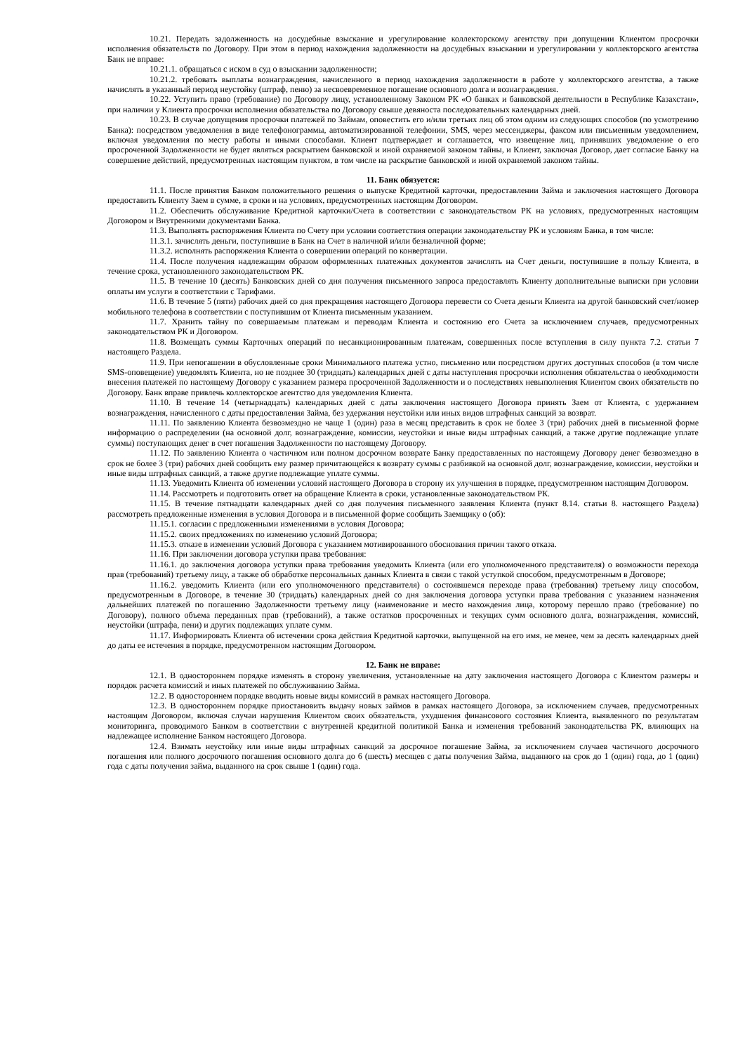10.21. Передать задолженность на досудебные взыскание и урегулирование коллекторскому агентству при допущении Клиентом просрочки исполнения обязательств по Договору. При этом в период нахождения задолженности на досудебных взыскании и урегулировании у коллекторского агентства Банк не вправе:
10.21.1. обращаться с иском в суд о взыскании задолженности;
10.21.2. требовать выплаты вознаграждения, начисленного в период нахождения задолженности в работе у коллекторского агентства, а также начислять в указанный период неустойку (штраф, пеню) за несвоевременное погашение основного долга и вознаграждения.
10.22. Уступить право (требование) по Договору лицу, установленному Законом РК «О банках и банковской деятельности в Республике Казахстан», при наличии у Клиента просрочки исполнения обязательства по Договору свыше девяноста последовательных календарных дней.
10.23. В случае допущения просрочки платежей по Займам, оповестить его и/или третьих лиц об этом одним из следующих способов (по усмотрению Банка): посредством уведомления в виде телефонограммы, автоматизированной телефонии, SMS, через мессенджеры, факсом или письменным уведомлением, включая уведомления по месту работы и иными способами. Клиент подтверждает и соглашается, что извещение лиц, принявших уведомление о его просроченной Задолженности не будет являться раскрытием банковской и иной охраняемой законом тайны, и Клиент, заключая Договор, дает согласие Банку на совершение действий, предусмотренных настоящим пунктом, в том числе на раскрытие банковской и иной охраняемой законом тайны.
11. Банк обязуется:
11.1. После принятия Банком положительного решения о выпуске Кредитной карточки, предоставлении Займа и заключения настоящего Договора предоставить Клиенту Заем в сумме, в сроки и на условиях, предусмотренных настоящим Договором.
11.2. Обеспечить обслуживание Кредитной карточки/Счета в соответствии с законодательством РК на условиях, предусмотренных настоящим Договором и Внутренними документами Банка.
11.3. Выполнять распоряжения Клиента по Счету при условии соответствия операции законодательству РК и условиям Банка, в том числе:
11.3.1. зачислять деньги, поступившие в Банк на Счет в наличной и/или безналичной форме;
11.3.2. исполнять распоряжения Клиента о совершении операций по конвертации.
11.4. После получения надлежащим образом оформленных платежных документов зачислять на Счет деньги, поступившие в пользу Клиента, в течение срока, установленного законодательством РК.
11.5. В течение 10 (десять) Банковских дней со дня получения письменного запроса предоставлять Клиенту дополнительные выписки при условии оплаты им услуги в соответствии с Тарифами.
11.6. В течение 5 (пяти) рабочих дней со дня прекращения настоящего Договора перевести со Счета деньги Клиента на другой банковский счет/номер мобильного телефона в соответствии с поступившим от Клиента письменным указанием.
11.7. Хранить тайну по совершаемым платежам и переводам Клиента и состоянию его Счета за исключением случаев, предусмотренных законодательством РК и Договором.
11.8. Возмещать суммы Карточных операций по несанкционированным платежам, совершенных после вступления в силу пункта 7.2. статьи 7 настоящего Раздела.
11.9. При непогашении в обусловленные сроки Минимального платежа устно, письменно или посредством других доступных способов (в том числе SMS-оповещение) уведомлять Клиента, но не позднее 30 (тридцать) календарных дней с даты наступления просрочки исполнения обязательства о необходимости внесения платежей по настоящему Договору с указанием размера просроченной Задолженности и о последствиях невыполнения Клиентом своих обязательств по Договору. Банк вправе привлечь коллекторское агентство для уведомления Клиента.
11.10. В течение 14 (четырнадцать) календарных дней с даты заключения настоящего Договора принять Заем от Клиента, с удержанием вознаграждения, начисленного с даты предоставления Займа, без удержания неустойки или иных видов штрафных санкций за возврат.
11.11. По заявлению Клиента безвозмездно не чаще 1 (один) раза в месяц представить в срок не более 3 (три) рабочих дней в письменной форме информацию о распределении (на основной долг, вознаграждение, комиссии, неустойки и иные виды штрафных санкций, а также другие подлежащие уплате суммы) поступающих денег в счет погашения Задолженности по настоящему Договору.
11.12. По заявлению Клиента о частичном или полном досрочном возврате Банку предоставленных по настоящему Договору денег безвозмездно в срок не более 3 (три) рабочих дней сообщить ему размер причитающейся к возврату суммы с разбивкой на основной долг, вознаграждение, комиссии, неустойки и иные виды штрафных санкций, а также другие подлежащие уплате суммы.
11.13. Уведомить Клиента об изменении условий настоящего Договора в сторону их улучшения в порядке, предусмотренном настоящим Договором.
11.14. Рассмотреть и подготовить ответ на обращение Клиента в сроки, установленные законодательством РК.
11.15. В течение пятнадцати календарных дней со дня получения письменного заявления Клиента (пункт 8.14. статьи 8. настоящего Раздела) рассмотреть предложенные изменения в условия Договора и в письменной форме сообщить Заемщику о (об):
11.15.1. согласии с предложенными изменениями в условия Договора;
11.15.2. своих предложениях по изменению условий Договора;
11.15.3. отказе в изменении условий Договора с указанием мотивированного обоснования причин такого отказа.
11.16. При заключении договора уступки права требования:
11.16.1. до заключения договора уступки права требования уведомить Клиента (или его уполномоченного представителя) о возможности перехода прав (требований) третьему лицу, а также об обработке персональных данных Клиента в связи с такой уступкой способом, предусмотренным в Договоре;
11.16.2. уведомить Клиента (или его уполномоченного представителя) о состоявшемся переходе права (требования) третьему лицу способом, предусмотренным в Договоре, в течение 30 (тридцать) календарных дней со дня заключения договора уступки права требования с указанием назначения дальнейших платежей по погашению Задолженности третьему лицу (наименование и место нахождения лица, которому перешло право (требование) по Договору), полного объема переданных прав (требований), а также остатков просроченных и текущих сумм основного долга, вознаграждения, комиссий, неустойки (штрафа, пени) и других подлежащих уплате сумм.
11.17. Информировать Клиента об истечении срока действия Кредитной карточки, выпущенной на его имя, не менее, чем за десять календарных дней до даты ее истечения в порядке, предусмотренном настоящим Договором.
12. Банк не вправе:
12.1. В одностороннем порядке изменять в сторону увеличения, установленные на дату заключения настоящего Договора с Клиентом размеры и порядок расчета комиссий и иных платежей по обслуживанию Займа.
12.2. В одностороннем порядке вводить новые виды комиссий в рамках настоящего Договора.
12.3. В одностороннем порядке приостановить выдачу новых займов в рамках настоящего Договора, за исключением случаев, предусмотренных настоящим Договором, включая случаи нарушения Клиентом своих обязательств, ухудшения финансового состояния Клиента, выявленного по результатам мониторинга, проводимого Банком в соответствии с внутренней кредитной политикой Банка и изменения требований законодательства РК, влияющих на надлежащее исполнение Банком настоящего Договора.
12.4. Взимать неустойку или иные виды штрафных санкций за досрочное погашение Займа, за исключением случаев частичного досрочного погашения или полного досрочного погашения основного долга до 6 (шесть) месяцев с даты получения Займа, выданного на срок до 1 (один) года, до 1 (один) года с даты получения займа, выданного на срок свыше 1 (один) года.